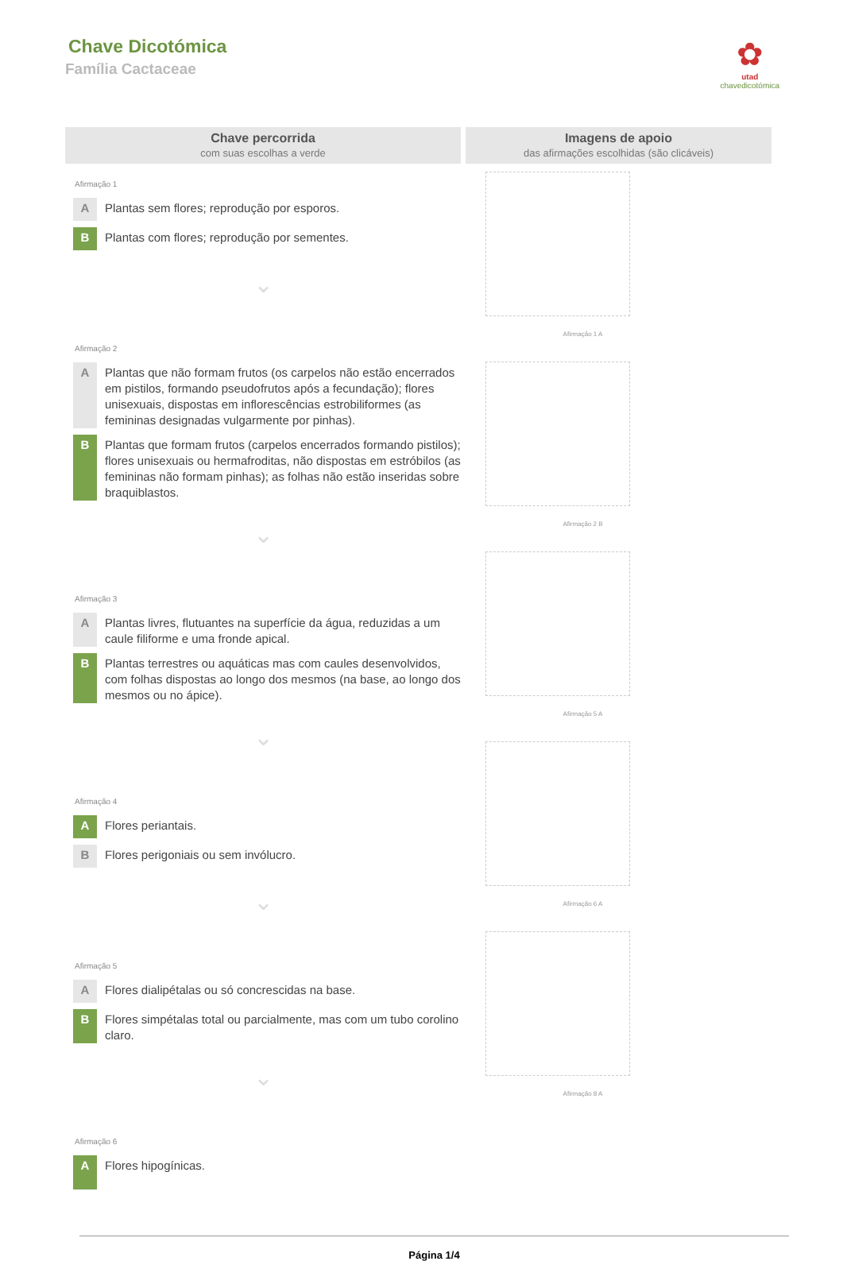Chave Dicotómica
Família Cactaceae
✿
utad
chavedicotómica
Chave percorrida
com suas escolhas a verde
Afirmação 1
A Plantas sem flores; reprodução por esporos.
B Plantas com flores; reprodução por sementes.
⌄
Afirmação 2
A Plantas que não formam frutos (os carpelos não estão encerrados em pistilos, formando pseudofrutos após a fecundação); flores unisexuais, dispostas em inflorescências estrobiliformes (as femininas designadas vulgarmente por pinhas).
B Plantas que formam frutos (carpelos encerrados formando pistilos); flores unisexuais ou hermafroditas, não dispostas em estróbilos (as femininas não formam pinhas); as folhas não estão inseridas sobre braquiblastos.
⌄
Afirmação 3
A Plantas livres, flutuantes na superfície da água, reduzidas a um caule filiforme e uma fronde apical.
B Plantas terrestres ou aquáticas mas com caules desenvolvidos, com folhas dispostas ao longo dos mesmos (na base, ao longo dos mesmos ou no ápice).
⌄
Afirmação 4
A Flores periantais.
B Flores perigoniais ou sem invólucro.
⌄
Afirmação 5
A Flores dialipétalas ou só concrescidas na base.
B Flores simpétalas total ou parcialmente, mas com um tubo corolino claro.
⌄
Afirmação 6
A Flores hipogínicas.
Imagens de apoio
das afirmações escolhidas (são clicáveis)
Afirmação 1 A
Afirmação 2 B
Afirmação 5 A
Afirmação 6 A
Afirmação 8 A
Página 1/4